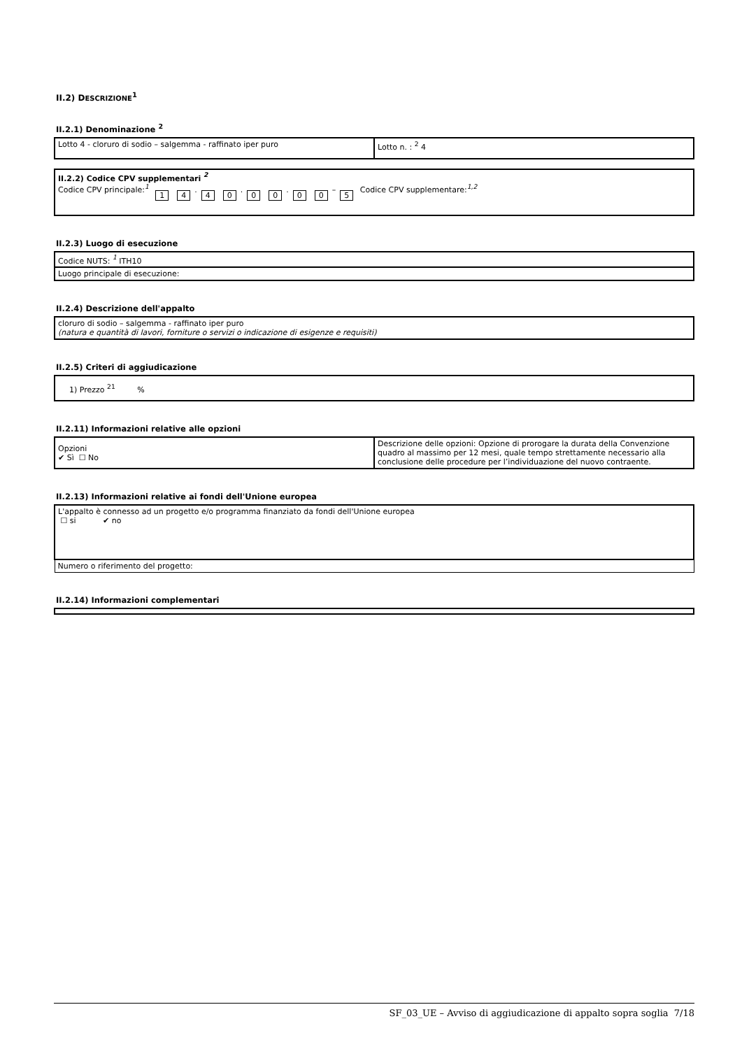II.2) DESCRIZIONE<sup>1</sup>
II.2.1) Denominazione <sup>2</sup>
| Lotto 4 - cloruro di sodio – salgemma - raffinato iper puro | Lotto n. : <sup>2</sup> 4 |
| II.2.2) Codice CPV supplementari <sup>2</sup> Codice CPV principale: <sup>1</sup> 1 4 . 4 0 . 0 0 . 0 0 – 5 Codice CPV supplementare: <sup>1,2</sup> |
II.2.3) Luogo di esecuzione
| Codice NUTS: <sup>1</sup> ITH10 |
| Luogo principale di esecuzione: |
II.2.4) Descrizione dell'appalto
| cloruro di sodio – salgemma - raffinato iper puro (natura e quantità di lavori, forniture o servizi o indicazione di esigenze e requisiti) |
II.2.5) Criteri di aggiudicazione
| 1) Prezzo <sup>21</sup> % |
II.2.11) Informazioni relative alle opzioni
| Opzioni ✔ Sì ☐ No | Descrizione delle opzioni: Opzione di prorogare la durata della Convenzione quadro al massimo per 12 mesi, quale tempo strettamente necessario alla conclusione delle procedure per l’individuazione del nuovo contraente. |
II.2.13) Informazioni relative ai fondi dell'Unione europea
| L'appalto è connesso ad un progetto e/o programma finanziato da fondi dell'Unione europea ☐ si ✔ no |
| Numero o riferimento del progetto: |
II.2.14) Informazioni complementari
SF_03_UE – Avviso di aggiudicazione di appalto sopra soglia 7/18